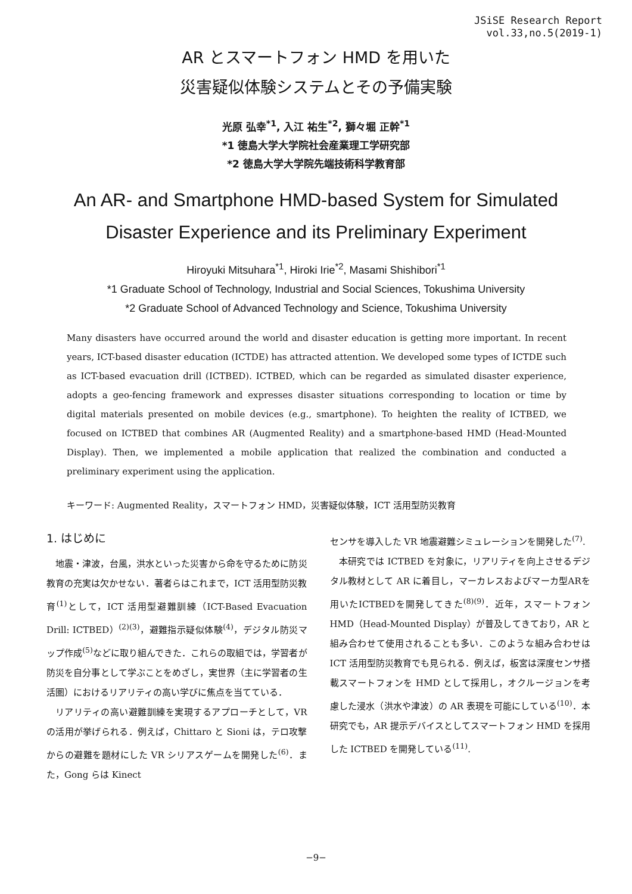JSiSE Research Report
vol.33,no.5(2019-1)
AR とスマートフォン HMD を用いた
災害疑似体験システムとその予備実験
光原 弘幸<sup>*1</sup>, 入江 祐生<sup>*2</sup>, 獅々堀 正幹<sup>*1</sup>
*1 徳島大学大学院社会産業理工学研究部
*2 徳島大学大学院先端技術科学教育部
An AR- and Smartphone HMD-based System for Simulated
Disaster Experience and its Preliminary Experiment
Hiroyuki Mitsuhara<sup>*1</sup>, Hiroki Irie<sup>*2</sup>, Masami Shishibori<sup>*1</sup>
*1 Graduate School of Technology, Industrial and Social Sciences, Tokushima University
*2 Graduate School of Advanced Technology and Science, Tokushima University
Many disasters have occurred around the world and disaster education is getting more important. In recent years, ICT-based disaster education (ICTDE) has attracted attention. We developed some types of ICTDE such as ICT-based evacuation drill (ICTBED). ICTBED, which can be regarded as simulated disaster experience, adopts a geo-fencing framework and expresses disaster situations corresponding to location or time by digital materials presented on mobile devices (e.g., smartphone). To heighten the reality of ICTBED, we focused on ICTBED that combines AR (Augmented Reality) and a smartphone-based HMD (Head-Mounted Display). Then, we implemented a mobile application that realized the combination and conducted a preliminary experiment using the application.
キーワード: Augmented Reality，スマートフォン HMD，災害疑似体験，ICT 活用型防災教育
1. はじめに
地震・津波，台風，洪水といった災害から命を守るために防災教育の充実は欠かせない．著者らはこれまで，ICT 活用型防災教育<sup>(1)</sup>として，ICT 活用型避難訓練（ICT-Based Evacuation Drill: ICTBED）<sup>(2)(3)</sup>，避難指示疑似体験<sup>(4)</sup>，デジタル防災マップ作成<sup>(5)</sup>などに取り組んできた．これらの取組では，学習者が防災を自分事として学ぶことをめざし，実世界（主に学習者の生活圏）におけるリアリティの高い学びに焦点を当てている．
リアリティの高い避難訓練を実現するアプローチとして，VR の活用が挙げられる．例えば，Chittaro と Sioni は，テロ攻撃からの避難を題材にした VR シリアスゲームを開発した<sup>(6)</sup>．また，Gong らは Kinect
センサを導入した VR 地震避難シミュレーションを開発した<sup>(7)</sup>.
本研究では ICTBED を対象に，リアリティを向上させるデジタル教材として AR に着目し，マーカレスおよびマーカ型ARを用いたICTBEDを開発してきた<sup>(8)(9)</sup>．近年，スマートフォン HMD（Head-Mounted Display）が普及してきており，AR と組み合わせて使用されることも多い．このような組み合わせは ICT 活用型防災教育でも見られる．例えば，板宮は深度センサ搭載スマートフォンを HMD として採用し，オクルージョンを考慮した浸水（洪水や津波）の AR 表現を可能にしている<sup>(10)</sup>．本研究でも，AR 提示デバイスとしてスマートフォン HMD を採用した ICTBED を開発している<sup>(11)</sup>.
−9−